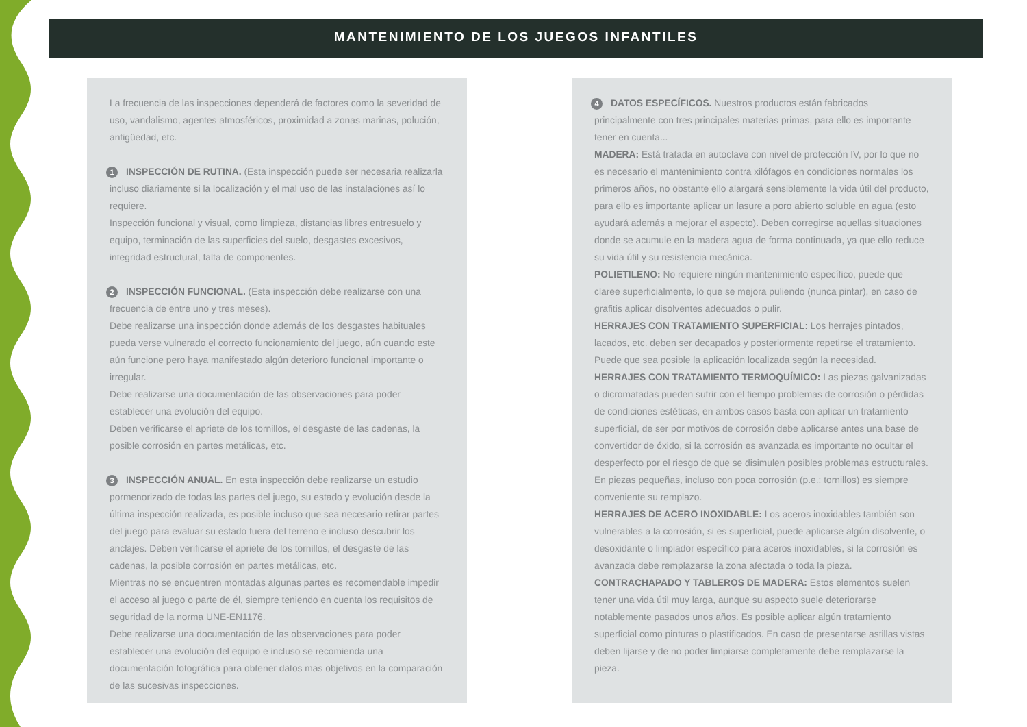MANTENIMIENTO DE LOS JUEGOS INFANTILES
La frecuencia de las inspecciones dependerá de factores como la severidad de uso, vandalismo, agentes atmosféricos, proximidad a zonas marinas, polución, antigüedad, etc.
1 INSPECCIÓN DE RUTINA. (Esta inspección puede ser necesaria realizarla incluso diariamente si la localización y el mal uso de las instalaciones así lo requiere.
Inspección funcional y visual, como limpieza, distancias libres entresuelo y equipo, terminación de las superficies del suelo, desgastes excesivos, integridad estructural, falta de componentes.
2 INSPECCIÓN FUNCIONAL. (Esta inspección debe realizarse con una frecuencia de entre uno y tres meses).
Debe realizarse una inspección donde además de los desgastes habituales pueda verse vulnerado el correcto funcionamiento del juego, aún cuando este aún funcione pero haya manifestado algún deterioro funcional importante o irregular.
Debe realizarse una documentación de las observaciones para poder establecer una evolución del equipo.
Deben verificarse el apriete de los tornillos, el desgaste de las cadenas, la posible corrosión en partes metálicas, etc.
3 INSPECCIÓN ANUAL. En esta inspección debe realizarse un estudio pormenorizado de todas las partes del juego, su estado y evolución desde la última inspección realizada, es posible incluso que sea necesario retirar partes del juego para evaluar su estado fuera del terreno e incluso descubrir los anclajes. Deben verificarse el apriete de los tornillos, el desgaste de las cadenas, la posible corrosión en partes metálicas, etc.
Mientras no se encuentren montadas algunas partes es recomendable impedir el acceso al juego o parte de él, siempre teniendo en cuenta los requisitos de seguridad de la norma UNE-EN1176.
Debe realizarse una documentación de las observaciones para poder establecer una evolución del equipo e incluso se recomienda una documentación fotográfica para obtener datos mas objetivos en la comparación de las sucesivas inspecciones.
4 DATOS ESPECÍFICOS. Nuestros productos están fabricados principalmente con tres principales materias primas, para ello es importante tener en cuenta...
MADERA: Está tratada en autoclave con nivel de protección IV, por lo que no es necesario el mantenimiento contra xilófagos en condiciones normales los primeros años, no obstante ello alargará sensiblemente la vida útil del producto, para ello es importante aplicar un lasure a poro abierto soluble en agua (esto ayudará además a mejorar el aspecto). Deben corregirse aquellas situaciones donde se acumule en la madera agua de forma continuada, ya que ello reduce su vida útil y su resistencia mecánica.
POLIETILENO: No requiere ningún mantenimiento específico, puede que claree superficialmente, lo que se mejora puliendo (nunca pintar), en caso de grafitis aplicar disolventes adecuados o pulir.
HERRAJES CON TRATAMIENTO SUPERFICIAL: Los herrajes pintados, lacados, etc. deben ser decapados y posteriormente repetirse el tratamiento. Puede que sea posible la aplicación localizada según la necesidad.
HERRAJES CON TRATAMIENTO TERMOQUÍMICO: Las piezas galvanizadas o dicromatadas pueden sufrir con el tiempo problemas de corrosión o pérdidas de condiciones estéticas, en ambos casos basta con aplicar un tratamiento superficial, de ser por motivos de corrosión debe aplicarse antes una base de convertidor de óxido, si la corrosión es avanzada es importante no ocultar el desperfecto por el riesgo de que se disimulen posibles problemas estructurales. En piezas pequeñas, incluso con poca corrosión (p.e.: tornillos) es siempre conveniente su remplazo.
HERRAJES DE ACERO INOXIDABLE: Los aceros inoxidables también son vulnerables a la corrosión, si es superficial, puede aplicarse algún disolvente, o desoxidante o limpiador específico para aceros inoxidables, si la corrosión es avanzada debe remplazarse la zona afectada o toda la pieza.
CONTRACHAPADO Y TABLEROS DE MADERA: Estos elementos suelen tener una vida útil muy larga, aunque su aspecto suele deteriorarse notablemente pasados unos años. Es posible aplicar algún tratamiento superficial como pinturas o plastificados. En caso de presentarse astillas vistas deben lijarse y de no poder limpiarse completamente debe remplazarse la pieza.